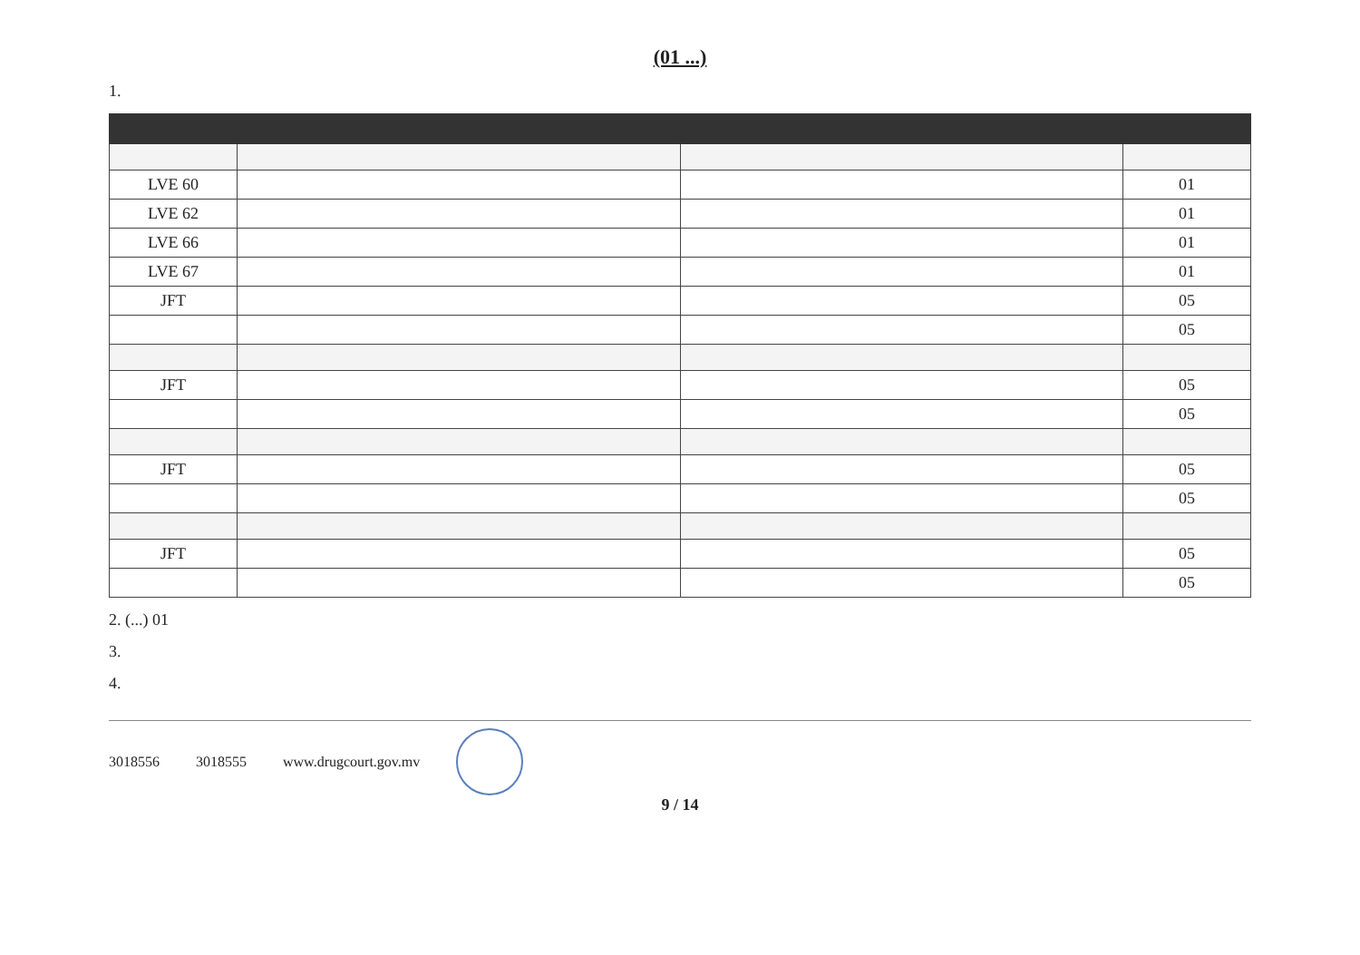(01 ...)
1.
| LVE 60 | | | 01 |
| LVE 62 | | | 01 |
| LVE 66 | | | 01 |
| LVE 67 | | | 01 |
| JFT | | | 05 |
| | | | 05 |
| JFT | | | 05 |
| | | | 05 |
| JFT | | | 05 |
| | | | 05 |
| JFT | | | 05 |
| | | | 05 |
2. (...) 01
3.
4.
3018556 3018555 www.drugcourt.gov.mv
9 / 14